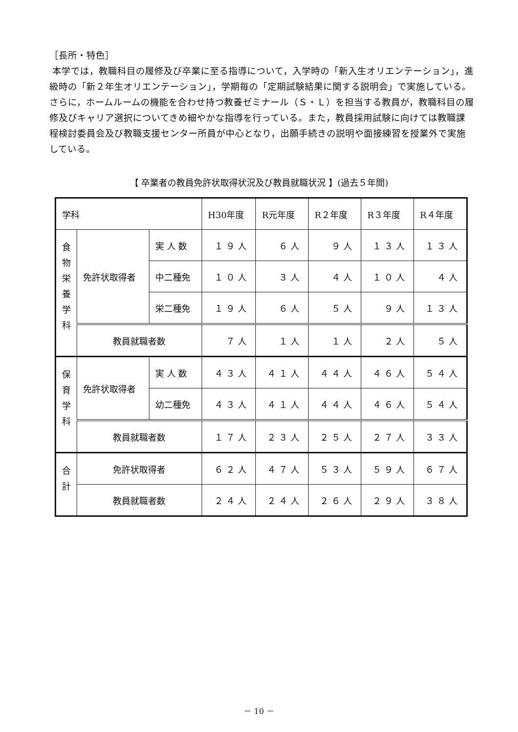［長所・特色］
本学では，教職科目の履修及び卒業に至る指導について，入学時の「新入生オリエンテーション」，進級時の「新２年生オリエンテーション」，学期毎の「定期試験結果に関する説明会」で実施している。さらに，ホームルームの機能を合わせ持つ教養ゼミナール（Ｓ・Ｌ）を担当する教員が，教職科目の履修及びキャリア選択についてきめ細やかな指導を行っている。また，教員採用試験に向けては教職課程検討委員会及び教職支援センター所員が中心となり，出願手続きの説明や面接練習を授業外で実施している。
【 卒業者の教員免許状取得状況及び教員就職状況 】(過去５年間)
| 学科 | | | H30年度 | R元年度 | R２年度 | R３年度 | R４年度 |
| 食 物 栄 養 学 科 | 免許状取得者 | 実 人 数 | １９人 | ６人 | ９人 | １３人 | １３人 |
| | | 中二種免 | １０人 | ３人 | ４人 | １０人 | ４人 |
| | | 栄二種免 | １９人 | ６人 | ５人 | ９人 | １３人 |
| | 教員就職者数 | | ７人 | １人 | １人 | ２人 | ５人 |
| 保 育 学 科 | 免許状取得者 | 実 人 数 | ４３人 | ４１人 | ４４人 | ４６人 | ５４人 |
| | | 幼二種免 | ４３人 | ４１人 | ４４人 | ４６人 | ５４人 |
| | 教員就職者数 | | １７人 | ２３人 | ２５人 | ２７人 | ３３人 |
| 合 計 | 免許状取得者 | | ６２人 | ４７人 | ５３人 | ５９人 | ６７人 |
| | 教員就職者数 | | ２４人 | ２４人 | ２６人 | ２９人 | ３８人 |
－ 10 －